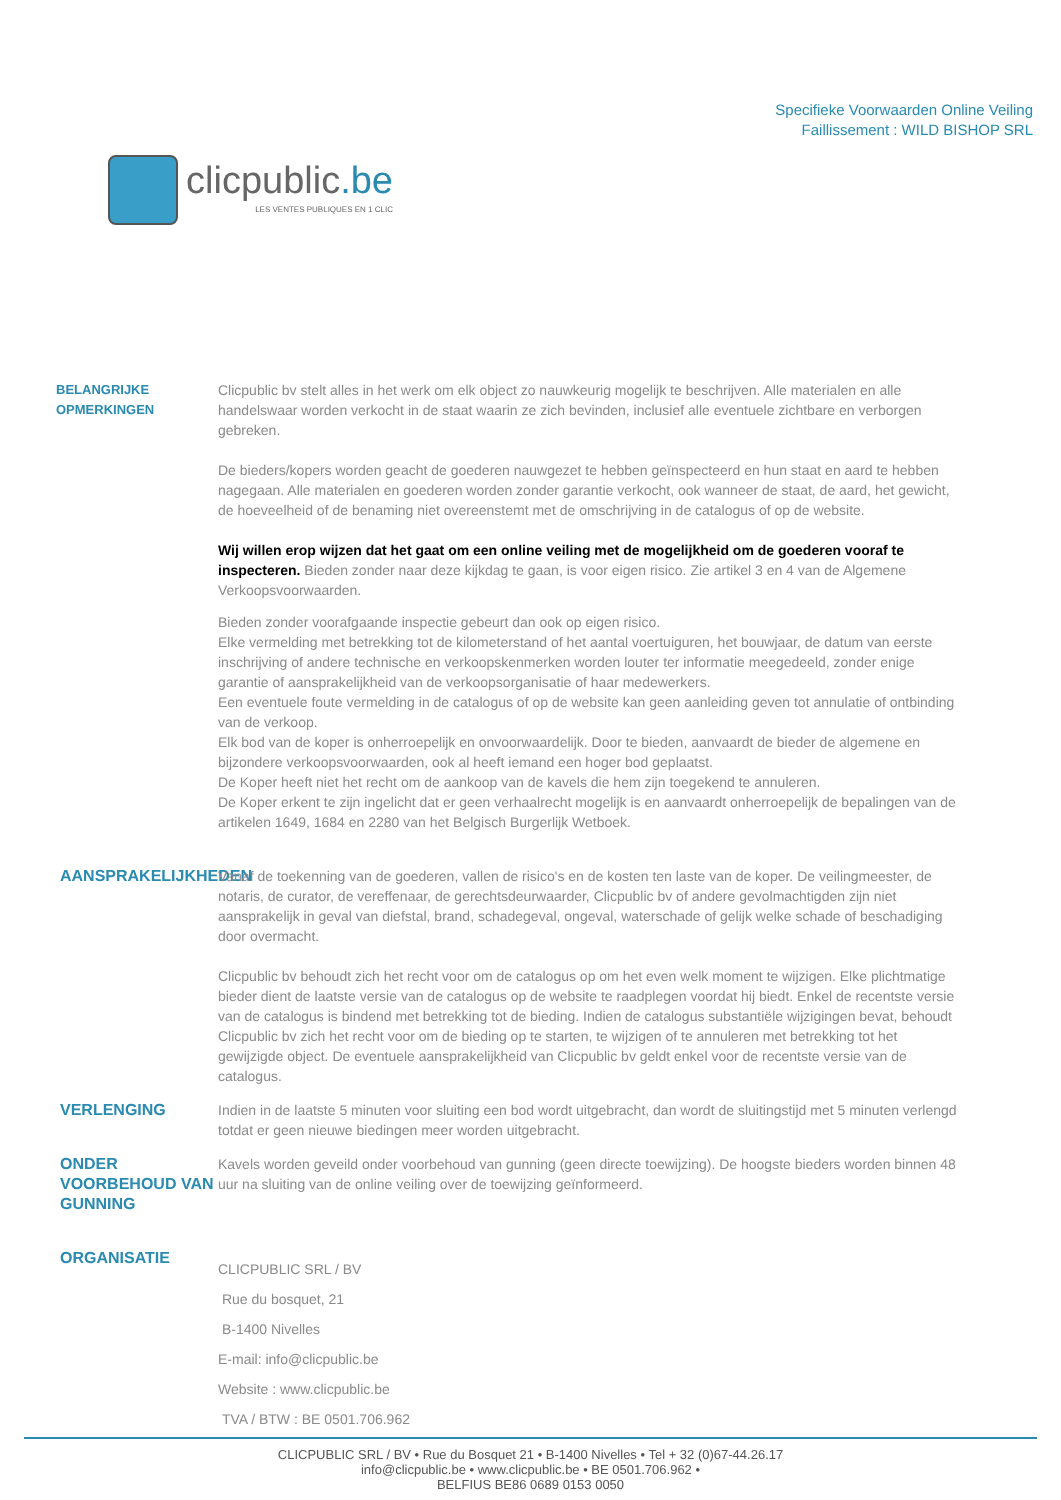clicpublic.be
LES VENTES PUBLIQUES EN 1 CLIC
Specifieke Voorwaarden Online Veiling
Faillissement : WILD BISHOP SRL
BELANGRIJKE OPMERKINGEN Clicpublic bv stelt alles in het werk om elk object zo nauwkeurig mogelijk te beschrijven. Alle materialen en alle handelswaar worden verkocht in de staat waarin ze zich bevinden, inclusief alle eventuele zichtbare en verborgen gebreken.
De bieders/kopers worden geacht de goederen nauwgezet te hebben geïnspecteerd en hun staat en aard te hebben nagegaan. Alle materialen en goederen worden zonder garantie verkocht, ook wanneer de staat, de aard, het gewicht, de hoeveelheid of de benaming niet overeenstemt met de omschrijving in de catalogus of op de website.
Wij willen erop wijzen dat het gaat om een online veiling met de mogelijkheid om de goederen vooraf te inspecteren. Bieden zonder naar deze kijkdag te gaan, is voor eigen risico. Zie artikel 3 en 4 van de Algemene Verkoopsvoorwaarden.
Bieden zonder voorafgaande inspectie gebeurt dan ook op eigen risico.
Elke vermelding met betrekking tot de kilometerstand of het aantal voertuiguren, het bouwjaar, de datum van eerste inschrijving of andere technische en verkoopskenmerken worden louter ter informatie meegedeeld, zonder enige garantie of aansprakelijkheid van de verkoopsorganisatie of haar medewerkers.
Een eventuele foute vermelding in de catalogus of op de website kan geen aanleiding geven tot annulatie of ontbinding van de verkoop.
Elk bod van de koper is onherroepelijk en onvoorwaardelijk. Door te bieden, aanvaardt de bieder de algemene en bijzondere verkoopsvoorwaarden, ook al heeft iemand een hoger bod geplaatst.
De Koper heeft niet het recht om de aankoop van de kavels die hem zijn toegekend te annuleren.
De Koper erkent te zijn ingelicht dat er geen verhaalrecht mogelijk is en aanvaardt onherroepelijk de bepalingen van de artikelen 1649, 1684 en 2280 van het Belgisch Burgerlijk Wetboek.
AANSPRAKELIJKHEDEN Vanaf de toekenning van de goederen, vallen de risico's en de kosten ten laste van de koper. De veilingmeester, de notaris, de curator, de vereffenaar, de gerechtsdeurwaarder, Clicpublic bv of andere gevolmachtigden zijn niet aansprakelijk in geval van diefstal, brand, schadegeval, ongeval, waterschade of gelijk welke schade of beschadiging door overmacht.
Clicpublic bv behoudt zich het recht voor om de catalogus op om het even welk moment te wijzigen. Elke plichtmatige bieder dient de laatste versie van de catalogus op de website te raadplegen voordat hij biedt. Enkel de recentste versie van de catalogus is bindend met betrekking tot de bieding. Indien de catalogus substantiële wijzigingen bevat, behoudt Clicpublic bv zich het recht voor om de bieding op te starten, te wijzigen of te annuleren met betrekking tot het gewijzigde object. De eventuele aansprakelijkheid van Clicpublic bv geldt enkel voor de recentste versie van de catalogus.
VERLENGING Indien in de laatste 5 minuten voor sluiting een bod wordt uitgebracht, dan wordt de sluitingstijd met 5 minuten verlengd totdat er geen nieuwe biedingen meer worden uitgebracht.
ONDER VOORBEHOUD VAN GUNNING
Kavels worden geveild onder voorbehoud van gunning (geen directe toewijzing). De hoogste bieders worden binnen 48 uur na sluiting van de online veiling over de toewijzing geïnformeerd.
ORGANISATIE
CLICPUBLIC SRL / BV
Rue du bosquet, 21
B-1400 Nivelles
E-mail: info@clicpublic.be
Website : www.clicpublic.be
TVA / BTW : BE 0501.706.962
CLICPUBLIC SRL / BV • Rue du Bosquet 21 • B-1400 Nivelles • Tel + 32 (0)67-44.26.17
info@clicpublic.be • www.clicpublic.be • BE 0501.706.962 •
BELFIUS BE86 0689 0153 0050